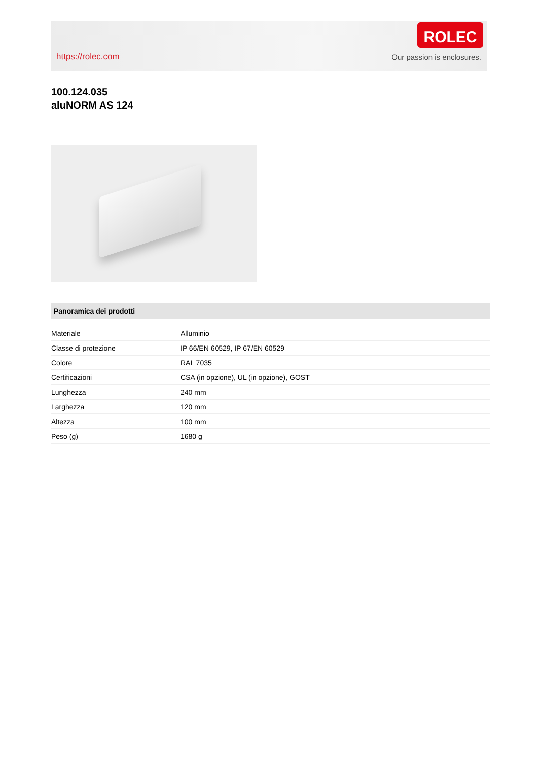https://rolec.com
ROLEC
Our passion is enclosures.
100.124.035
aluNORM AS 124
Panoramica dei prodotti
| Materiale | Alluminio |
| Classe di protezione | IP 66/EN 60529, IP 67/EN 60529 |
| Colore | RAL 7035 |
| Certificazioni | CSA (in opzione), UL (in opzione), GOST |
| Lunghezza | 240 mm |
| Larghezza | 120 mm |
| Altezza | 100 mm |
| Peso (g) | 1680 g |